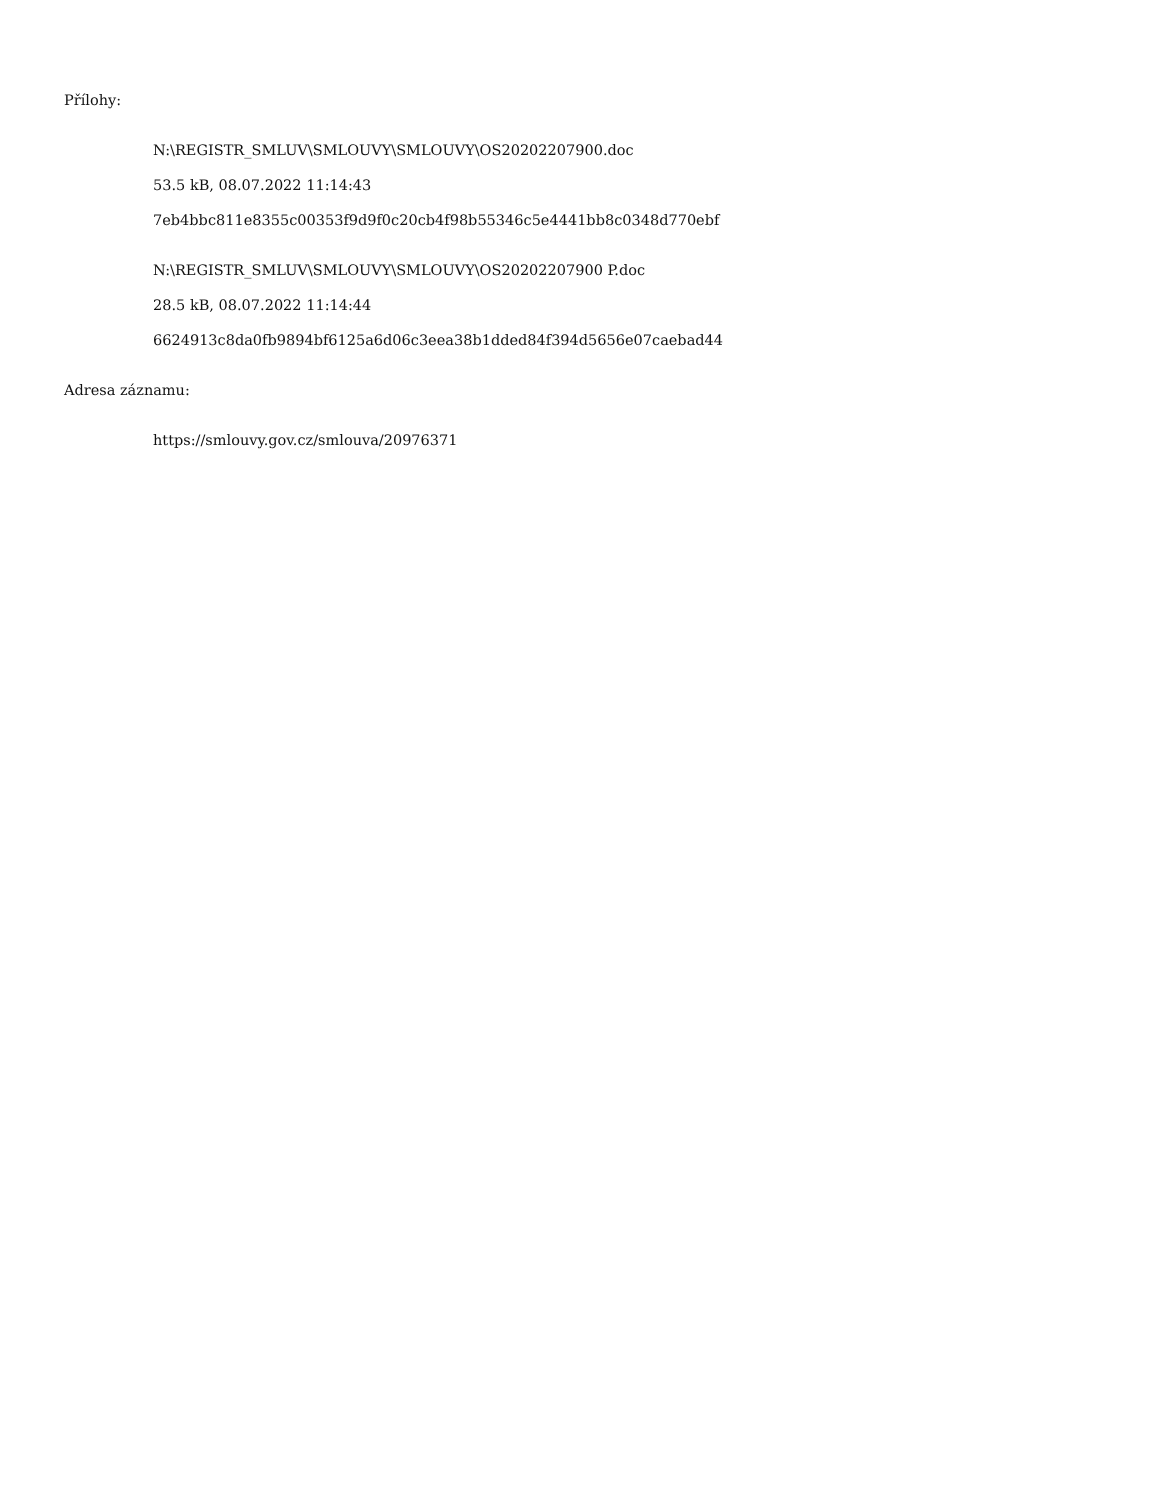Přílohy:
N:\REGISTR_SMLUV\SMLOUVY\SMLOUVY\OS20202207900.doc
53.5 kB, 08.07.2022 11:14:43
7eb4bbc811e8355c00353f9d9f0c20cb4f98b55346c5e4441bb8c0348d770ebf
N:\REGISTR_SMLUV\SMLOUVY\SMLOUVY\OS20202207900 P.doc
28.5 kB, 08.07.2022 11:14:44
6624913c8da0fb9894bf6125a6d06c3eea38b1dded84f394d5656e07caebad44
Adresa záznamu:
https://smlouvy.gov.cz/smlouva/20976371